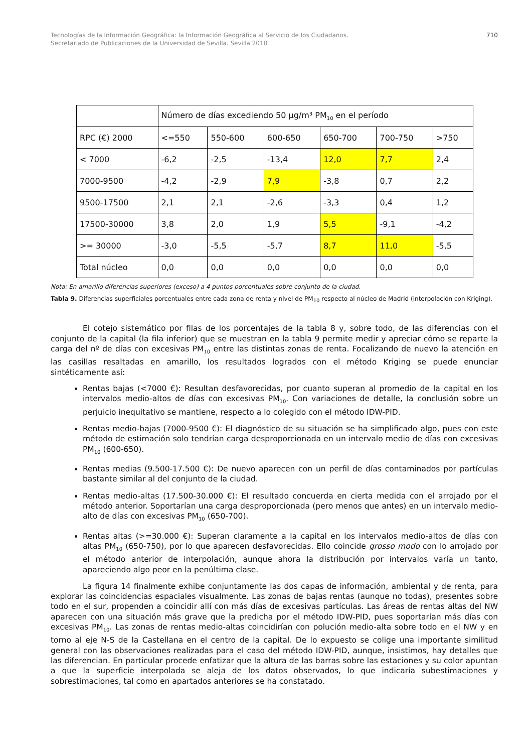Tecnologías de la Información Geográfica: la Información Geográfica al Servicio de los Ciudadanos.
Secretariado de Publicaciones de la Universidad de Sevilla. Sevilla 2010
710
| | Número de días excediendo 50 µg/m³ PM<sub>10</sub> en el período | | | | | |
| RPC (€) 2000 | <=550 | 550-600 | 600-650 | 650-700 | 700-750 | >750 |
| < 7000 | -6,2 | -2,5 | -13,4 | 12,0 | 7,7 | 2,4 |
| 7000-9500 | -4,2 | -2,9 | 7,9 | -3,8 | 0,7 | 2,2 |
| 9500-17500 | 2,1 | 2,1 | -2,6 | -3,3 | 0,4 | 1,2 |
| 17500-30000 | 3,8 | 2,0 | 1,9 | 5,5 | -9,1 | -4,2 |
| >= 30000 | -3,0 | -5,5 | -5,7 | 8,7 | 11,0 | -5,5 |
| Total núcleo | 0,0 | 0,0 | 0,0 | 0,0 | 0,0 | 0,0 |
Nota: En amarillo diferencias superiores (exceso) a 4 puntos porcentuales sobre conjunto de la ciudad.
Tabla 9. Diferencias superficiales porcentuales entre cada zona de renta y nivel de PM<sub>10</sub> respecto al núcleo de Madrid (interpolación con Kriging).
El cotejo sistemático por filas de los porcentajes de la tabla 8 y, sobre todo, de las diferencias con el conjunto de la capital (la fila inferior) que se muestran en la tabla 9 permite medir y apreciar cómo se reparte la carga del nº de días con excesivas PM<sub>10</sub> entre las distintas zonas de renta. Focalizando de nuevo la atención en las casillas resaltadas en amarillo, los resultados logrados con el método Kriging se puede enunciar sintéticamente así:
Rentas bajas (<7000 €): Resultan desfavorecidas, por cuanto superan al promedio de la capital en los intervalos medio-altos de días con excesivas PM<sub>10</sub>. Con variaciones de detalle, la conclusión sobre un perjuicio inequitativo se mantiene, respecto a lo colegido con el método IDW-PID.
Rentas medio-bajas (7000-9500 €): El diagnóstico de su situación se ha simplificado algo, pues con este método de estimación solo tendrían carga desproporcionada en un intervalo medio de días con excesivas PM<sub>10</sub> (600-650).
Rentas medias (9.500-17.500 €): De nuevo aparecen con un perfil de días contaminados por partículas bastante similar al del conjunto de la ciudad.
Rentas medio-altas (17.500-30.000 €): El resultado concuerda en cierta medida con el arrojado por el método anterior. Soportarían una carga desproporcionada (pero menos que antes) en un intervalo medio-alto de días con excesivas PM<sub>10</sub> (650-700).
Rentas altas (>=30.000 €): Superan claramente a la capital en los intervalos medio-altos de días con altas PM<sub>10</sub> (650-750), por lo que aparecen desfavorecidas. Ello coincide grosso modo con lo arrojado por el método anterior de interpolación, aunque ahora la distribución por intervalos varía un tanto, apareciendo algo peor en la penúltima clase.
La figura 14 finalmente exhibe conjuntamente las dos capas de información, ambiental y de renta, para explorar las coincidencias espaciales visualmente. Las zonas de bajas rentas (aunque no todas), presentes sobre todo en el sur, propenden a coincidir allí con más días de excesivas partículas. Las áreas de rentas altas del NW aparecen con una situación más grave que la predicha por el método IDW-PID, pues soportarían más días con excesivas PM<sub>10</sub>. Las zonas de rentas medio-altas coincidirían con polución medio-alta sobre todo en el NW y en torno al eje N-S de la Castellana en el centro de la capital. De lo expuesto se colige una importante similitud general con las observaciones realizadas para el caso del método IDW-PID, aunque, insistimos, hay detalles que las diferencian. En particular procede enfatizar que la altura de las barras sobre las estaciones y su color apuntan a que la superficie interpolada se aleja de los datos observados, lo que indicaría subestimaciones y sobrestimaciones, tal como en apartados anteriores se ha constatado.